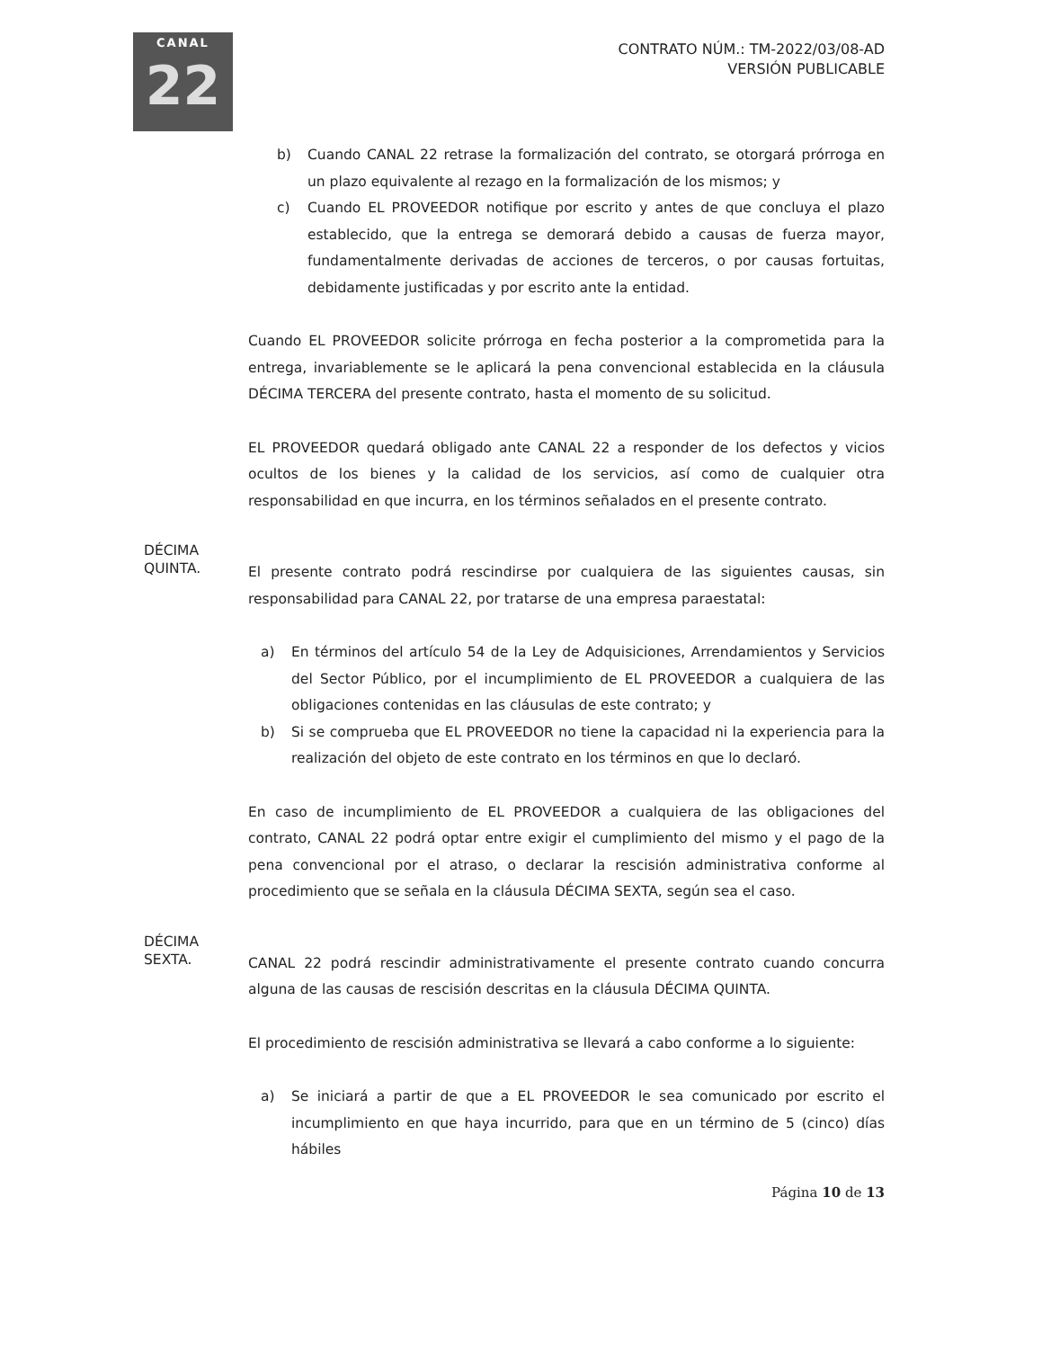CANAL
22
CONTRATO NÚM.: TM-2022/03/08-AD
VERSIÓN PUBLICABLE
b) Cuando CANAL 22 retrase la formalización del contrato, se otorgará prórroga en un plazo equivalente al rezago en la formalización de los mismos; y
c) Cuando EL PROVEEDOR notifique por escrito y antes de que concluya el plazo establecido, que la entrega se demorará debido a causas de fuerza mayor, fundamentalmente derivadas de acciones de terceros, o por causas fortuitas, debidamente justificadas y por escrito ante la entidad.
Cuando EL PROVEEDOR solicite prórroga en fecha posterior a la comprometida para la entrega, invariablemente se le aplicará la pena convencional establecida en la cláusula DÉCIMA TERCERA del presente contrato, hasta el momento de su solicitud.
EL PROVEEDOR quedará obligado ante CANAL 22 a responder de los defectos y vicios ocultos de los bienes y la calidad de los servicios, así como de cualquier otra responsabilidad en que incurra, en los términos señalados en el presente contrato.
DÉCIMA
QUINTA.
El presente contrato podrá rescindirse por cualquiera de las siguientes causas, sin responsabilidad para CANAL 22, por tratarse de una empresa paraestatal:
a) En términos del artículo 54 de la Ley de Adquisiciones, Arrendamientos y Servicios del Sector Público, por el incumplimiento de EL PROVEEDOR a cualquiera de las obligaciones contenidas en las cláusulas de este contrato; y
b) Si se comprueba que EL PROVEEDOR no tiene la capacidad ni la experiencia para la realización del objeto de este contrato en los términos en que lo declaró.
En caso de incumplimiento de EL PROVEEDOR a cualquiera de las obligaciones del contrato, CANAL 22 podrá optar entre exigir el cumplimiento del mismo y el pago de la pena convencional por el atraso, o declarar la rescisión administrativa conforme al procedimiento que se señala en la cláusula DÉCIMA SEXTA, según sea el caso.
DÉCIMA
SEXTA.
CANAL 22 podrá rescindir administrativamente el presente contrato cuando concurra alguna de las causas de rescisión descritas en la cláusula DÉCIMA QUINTA.
El procedimiento de rescisión administrativa se llevará a cabo conforme a lo siguiente:
a) Se iniciará a partir de que a EL PROVEEDOR le sea comunicado por escrito el incumplimiento en que haya incurrido, para que en un término de 5 (cinco) días hábiles
Página 10 de 13